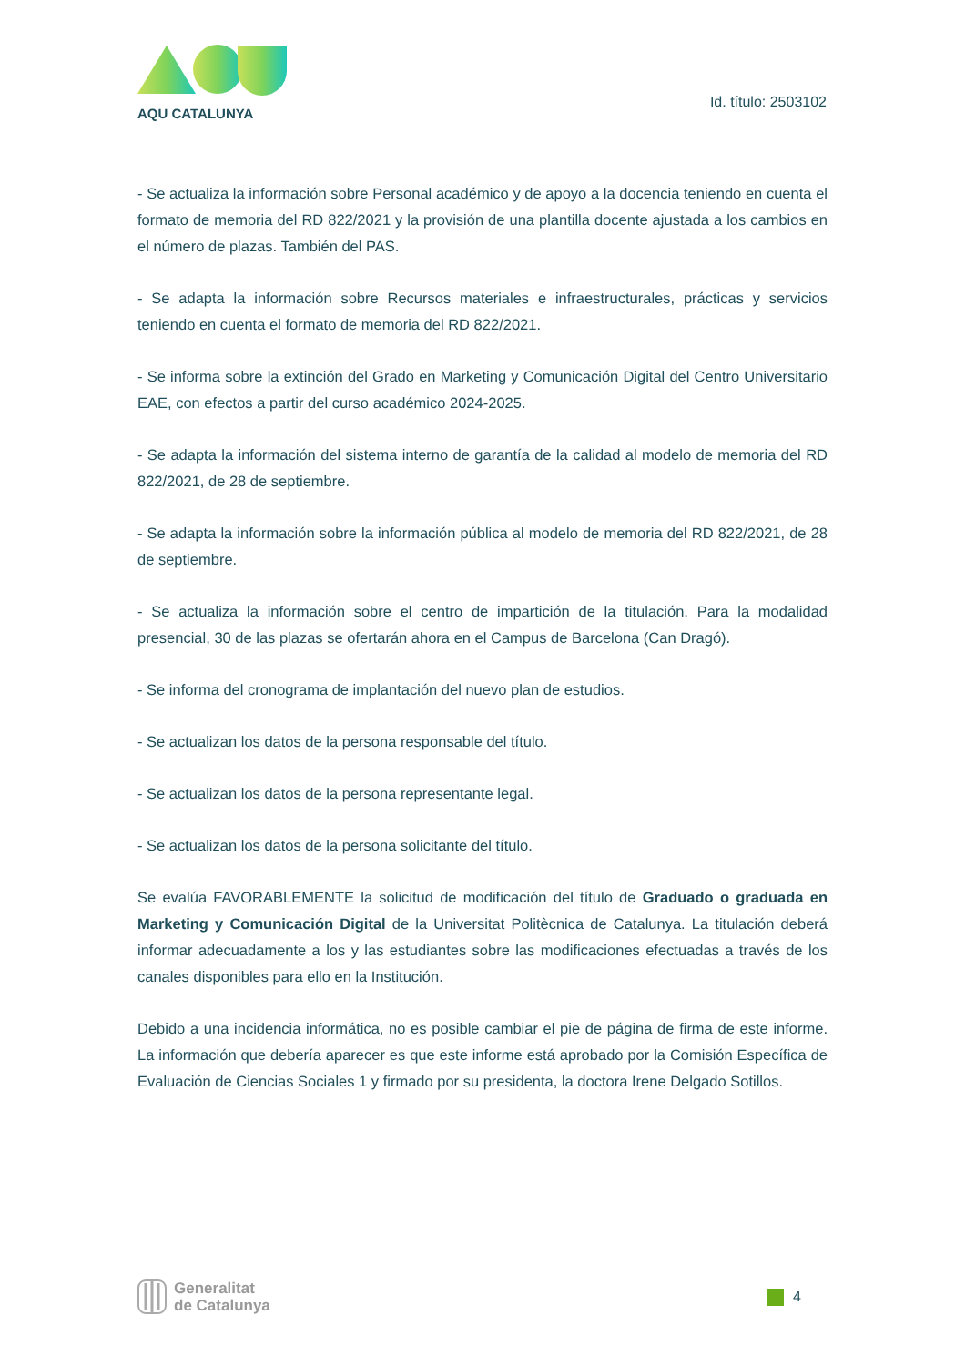AQU CATALUNYA
Id. título: 2503102
- Se actualiza la información sobre Personal académico y de apoyo a la docencia teniendo en cuenta el formato de memoria del RD 822/2021 y la provisión de una plantilla docente ajustada a los cambios en el número de plazas. También del PAS.
- Se adapta la información sobre Recursos materiales e infraestructurales, prácticas y servicios teniendo en cuenta el formato de memoria del RD 822/2021.
- Se informa sobre la extinción del Grado en Marketing y Comunicación Digital del Centro Universitario EAE, con efectos a partir del curso académico 2024-2025.
- Se adapta la información del sistema interno de garantía de la calidad al modelo de memoria del RD 822/2021, de 28 de septiembre.
- Se adapta la información sobre la información pública al modelo de memoria del RD 822/2021, de 28 de septiembre.
- Se actualiza la información sobre el centro de impartición de la titulación. Para la modalidad presencial, 30 de las plazas se ofertarán ahora en el Campus de Barcelona (Can Dragó).
- Se informa del cronograma de implantación del nuevo plan de estudios.
- Se actualizan los datos de la persona responsable del título.
- Se actualizan los datos de la persona representante legal.
- Se actualizan los datos de la persona solicitante del título.
Se evalúa FAVORABLEMENTE la solicitud de modificación del título de Graduado o graduada en Marketing y Comunicación Digital de la Universitat Politècnica de Catalunya. La titulación deberá informar adecuadamente a los y las estudiantes sobre las modificaciones efectuadas a través de los canales disponibles para ello en la Institución.
Debido a una incidencia informática, no es posible cambiar el pie de página de firma de este informe. La información que debería aparecer es que este informe está aprobado por la Comisión Específica de Evaluación de Ciencias Sociales 1 y firmado por su presidenta, la doctora Irene Delgado Sotillos.
Generalitat
de Catalunya
4